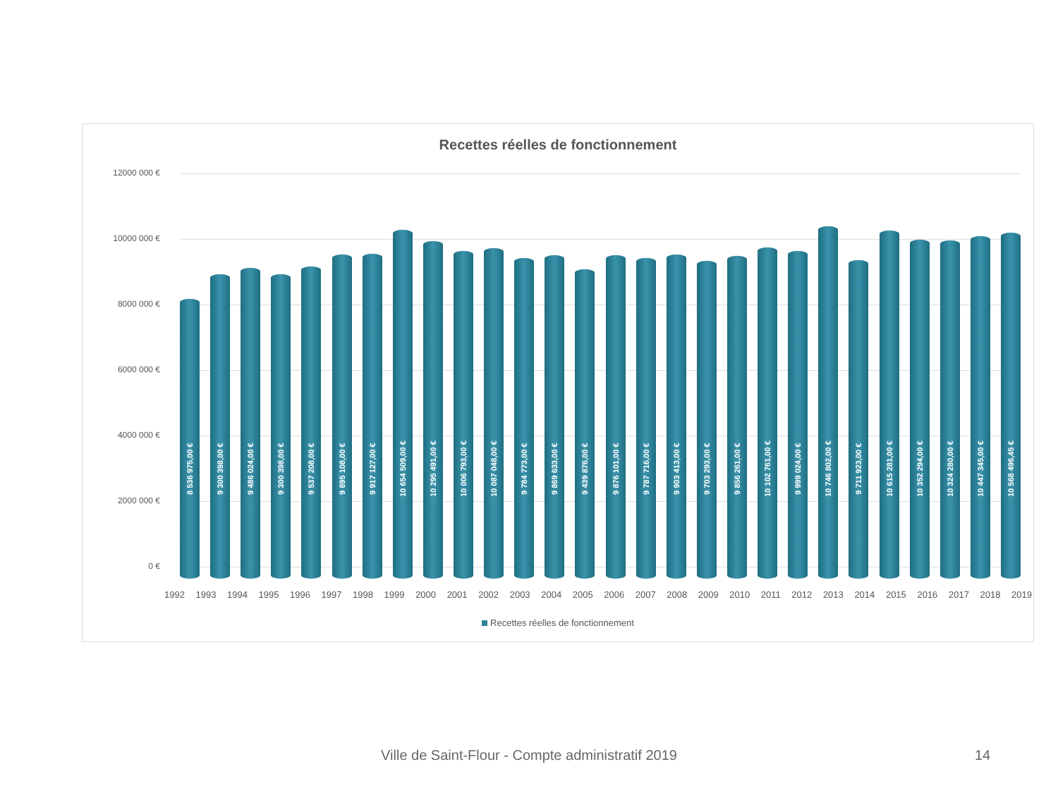Recettes réelles de fonctionnement
12000 000 €
10000 000 €
8000 000 €
6000 000 €
4000 000 €
2000 000 €
0 €
8 536 975,00 €
9 300 398,00 €
9 486 024,00 €
9 300 398,00 €
9 537 208,00 €
9 895 108,00 €
9 917 127,00 €
10 654 509,00 €
10 295 491,00 €
10 006 793,00 €
10 087 048,00 €
9 784 773,00 €
9 869 633,00 €
9 439 876,00 €
9 876 101,00 €
9 787 716,00 €
9 903 413,00 €
9 703 293,00 €
9 856 261,00 €
10 102 761,00 €
9 999 024,00 €
10 746 802,00 €
9 711 923,00 €
10 615 281,00 €
10 352 294,00 €
10 324 280,00 €
10 447 345,00 €
10 568 496,45 €
1992 1993 1994 1995 1996 1997 1998 1999 2000 2001 2002 2003 2004 2005 2006 2007 2008 2009 2010 2011 2012 2013 2014 2015 2016 2017 2018 2019
Recettes réelles de fonctionnement
Ville de Saint-Flour - Compte administratif 2019 14